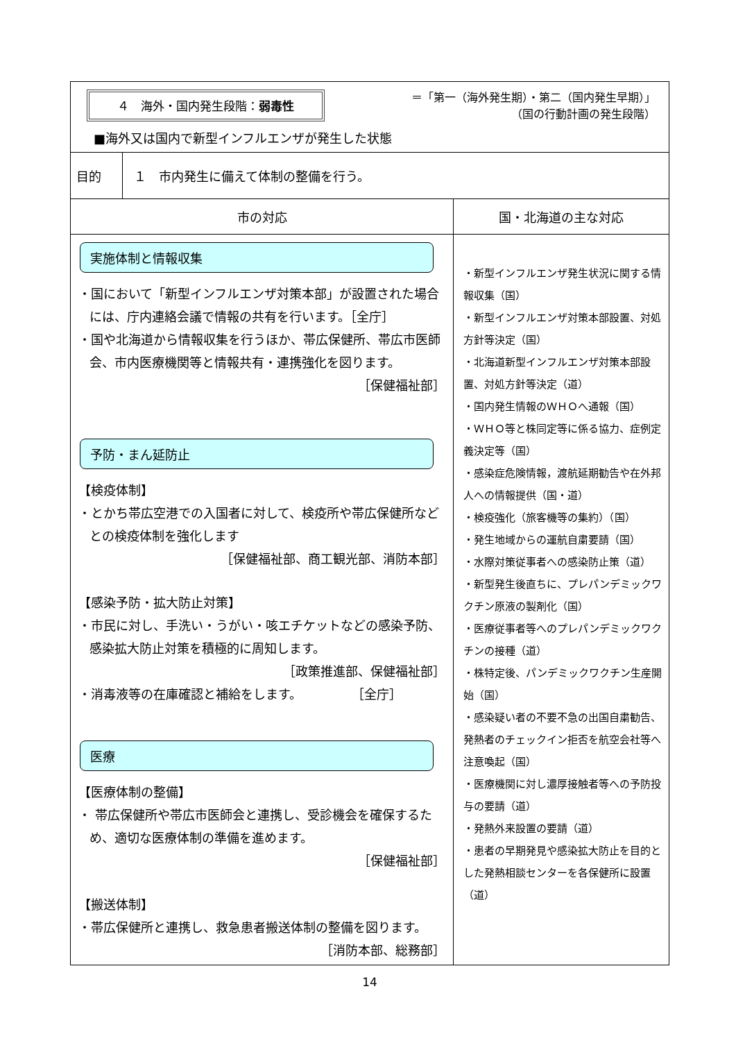| ４ 海外・国内発生段階： 弱毒性 ＝「第一（海外発生期）・第二（国内発生早期）」 （国の行動計画の発生段階） ■海外又は国内で新型インフルエンザが発生した状態 | | |
| 目的 | １ 市内発生に備えて体制の整備を行う。 | |
| 市の対応 | | 国・北海道の主な対応 |
| 実施体制と情報収集 ・国において「新型インフルエンザ対策本部」が設置された場合には、庁内連絡会議で情報の共有を行います。［全庁］ ・国や北海道から情報収集を行うほか、帯広保健所、帯広市医師会、市内医療機関等と情報共有・連携強化を図ります。 ［保健福祉部］ 予防・まん延防止 【検疫体制】 ・とかち帯広空港での入国者に対して、検疫所や帯広保健所などとの検疫体制を強化します ［保健福祉部、商工観光部、消防本部］ 【感染予防・拡大防止対策】 ・市民に対し、手洗い・うがい・咳エチケットなどの感染予防、感染拡大防止対策を積極的に周知します。 ［政策推進部、保健福祉部］ ・消毒液等の在庫確認と補給をします。 ［全庁］ 医療 【医療体制の整備】 ・ 帯広保健所や帯広市医師会と連携し、受診機会を確保するため、適切な医療体制の準備を進めます。 ［保健福祉部］ 【搬送体制】 ・帯広保健所と連携し、救急患者搬送体制の整備を図ります。 ［消防本部、総務部］ | | ・新型インフルエンザ発生状況に関する情報収集（国） ・新型インフルエンザ対策本部設置、対処方針等決定（国） ・北海道新型インフルエンザ対策本部設置、対処方針等決定（道） ・国内発生情報のＷＨＯへ通報（国） ・ＷＨＯ等と株同定等に係る協力、症例定義決定等（国） ・感染症危険情報，渡航延期勧告や在外邦人への情報提供（国・道） ・検疫強化（旅客機等の集約）（国） ・発生地域からの運航自粛要請（国） ・水際対策従事者への感染防止策（道） ・新型発生後直ちに、プレパンデミックワクチン原液の製剤化（国） ・医療従事者等へのプレパンデミックワクチンの接種（道） ・株特定後、パンデミックワクチン生産開始（国） ・感染疑い者の不要不急の出国自粛勧告、発熱者のチェックイン拒否を航空会社等へ注意喚起（国） ・医療機関に対し濃厚接触者等への予防投与の要請（道） ・発熱外来設置の要請（道） ・患者の早期発見や感染拡大防止を目的とした発熱相談センターを各保健所に設置（道） |
14